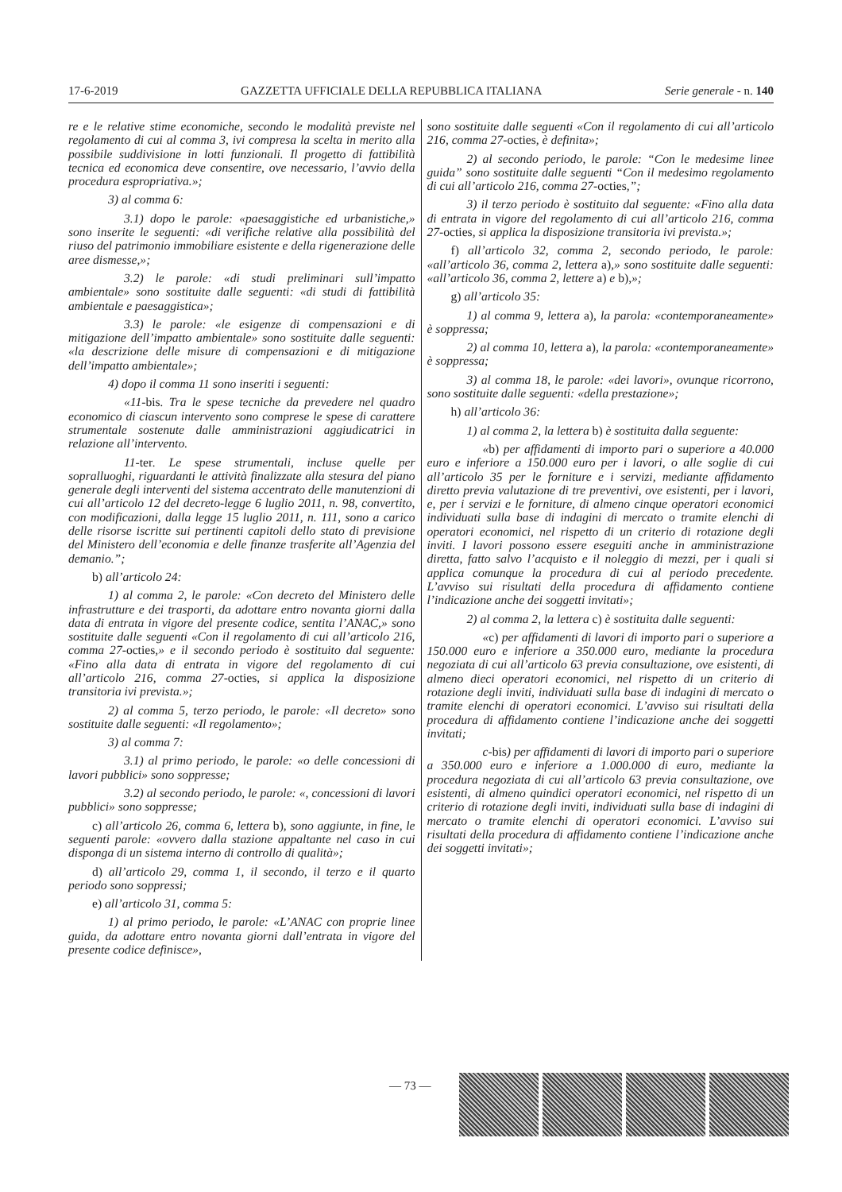17-6-2019 GAZZETTA UFFICIALE DELLA REPUBBLICA ITALIANA Serie generale - n. 140
re e le relative stime economiche, secondo le modalità previste nel regolamento di cui al comma 3, ivi compresa la scelta in merito alla possibile suddivisione in lotti funzionali. Il progetto di fattibilità tecnica ed economica deve consentire, ove necessario, l’avvio della procedura espropriativa.»;
3) al comma 6:
3.1) dopo le parole: «paesaggistiche ed urbanistiche,» sono inserite le seguenti: «di verifiche relative alla possibilità del riuso del patrimonio immobiliare esistente e della rigenerazione delle aree dismesse,»;
3.2) le parole: «di studi preliminari sull’impatto ambientale» sono sostituite dalle seguenti: «di studi di fattibilità ambientale e paesaggistica»;
3.3) le parole: «le esigenze di compensazioni e di mitigazione dell’impatto ambientale» sono sostituite dalle seguenti: «la descrizione delle misure di compensazioni e di mitigazione dell’impatto ambientale»;
4) dopo il comma 11 sono inseriti i seguenti:
«11-bis. Tra le spese tecniche da prevedere nel quadro economico di ciascun intervento sono comprese le spese di carattere strumentale sostenute dalle amministrazioni aggiudicatrici in relazione all’intervento.
11-ter. Le spese strumentali, incluse quelle per sopralluoghi, riguardanti le attività finalizzate alla stesura del piano generale degli interventi del sistema accentrato delle manutenzioni di cui all’articolo 12 del decreto-legge 6 luglio 2011, n. 98, convertito, con modificazioni, dalla legge 15 luglio 2011, n. 111, sono a carico delle risorse iscritte sui pertinenti capitoli dello stato di previsione del Ministero dell’economia e delle finanze trasferite all’Agenzia del demanio.”;
b) all’articolo 24:
1) al comma 2, le parole: «Con decreto del Ministero delle infrastrutture e dei trasporti, da adottare entro novanta giorni dalla data di entrata in vigore del presente codice, sentita l’ANAC,» sono sostituite dalle seguenti «Con il regolamento di cui all’articolo 216, comma 27-octies,» e il secondo periodo è sostituito dal seguente: «Fino alla data di entrata in vigore del regolamento di cui all’articolo 216, comma 27-octies, si applica la disposizione transitoria ivi prevista.»;
2) al comma 5, terzo periodo, le parole: «Il decreto» sono sostituite dalle seguenti: «Il regolamento»;
3) al comma 7:
3.1) al primo periodo, le parole: «o delle concessioni di lavori pubblici» sono soppresse;
3.2) al secondo periodo, le parole: «, concessioni di lavori pubblici» sono soppresse;
c) all’articolo 26, comma 6, lettera b), sono aggiunte, in fine, le seguenti parole: «ovvero dalla stazione appaltante nel caso in cui disponga di un sistema interno di controllo di qualità»;
d) all’articolo 29, comma 1, il secondo, il terzo e il quarto periodo sono soppressi;
e) all’articolo 31, comma 5:
1) al primo periodo, le parole: «L’ANAC con proprie linee guida, da adottare entro novanta giorni dall’entrata in vigore del presente codice definisce»,
sono sostituite dalle seguenti «Con il regolamento di cui all’articolo 216, comma 27-octies, è definita»;
2) al secondo periodo, le parole: “Con le medesime linee guida” sono sostituite dalle seguenti “Con il medesimo regolamento di cui all’articolo 216, comma 27-octies,”;
3) il terzo periodo è sostituito dal seguente: «Fino alla data di entrata in vigore del regolamento di cui all’articolo 216, comma 27-octies, si applica la disposizione transitoria ivi prevista.»;
f) all’articolo 32, comma 2, secondo periodo, le parole: «all’articolo 36, comma 2, lettera a),» sono sostituite dalle seguenti: «all’articolo 36, comma 2, lettere a) e b),»;
g) all’articolo 35:
1) al comma 9, lettera a), la parola: «contemporaneamente» è soppressa;
2) al comma 10, lettera a), la parola: «contemporaneamente» è soppressa;
3) al comma 18, le parole: «dei lavori», ovunque ricorrono, sono sostituite dalle seguenti: «della prestazione»;
h) all’articolo 36:
1) al comma 2, la lettera b) è sostituita dalla seguente:
«b) per affidamenti di importo pari o superiore a 40.000 euro e inferiore a 150.000 euro per i lavori, o alle soglie di cui all’articolo 35 per le forniture e i servizi, mediante affidamento diretto previa valutazione di tre preventivi, ove esistenti, per i lavori, e, per i servizi e le forniture, di almeno cinque operatori economici individuati sulla base di indagini di mercato o tramite elenchi di operatori economici, nel rispetto di un criterio di rotazione degli inviti. I lavori possono essere eseguiti anche in amministrazione diretta, fatto salvo l’acquisto e il noleggio di mezzi, per i quali si applica comunque la procedura di cui al periodo precedente. L’avviso sui risultati della procedura di affidamento contiene l’indicazione anche dei soggetti invitati»;
2) al comma 2, la lettera c) è sostituita dalle seguenti:
«c) per affidamenti di lavori di importo pari o superiore a 150.000 euro e inferiore a 350.000 euro, mediante la procedura negoziata di cui all’articolo 63 previa consultazione, ove esistenti, di almeno dieci operatori economici, nel rispetto di un criterio di rotazione degli inviti, individuati sulla base di indagini di mercato o tramite elenchi di operatori economici. L’avviso sui risultati della procedura di affidamento contiene l’indicazione anche dei soggetti invitati;
c-bis) per affidamenti di lavori di importo pari o superiore a 350.000 euro e inferiore a 1.000.000 di euro, mediante la procedura negoziata di cui all’articolo 63 previa consultazione, ove esistenti, di almeno quindici operatori economici, nel rispetto di un criterio di rotazione degli inviti, individuati sulla base di indagini di mercato o tramite elenchi di operatori economici. L’avviso sui risultati della procedura di affidamento contiene l’indicazione anche dei soggetti invitati»;
— 73 —